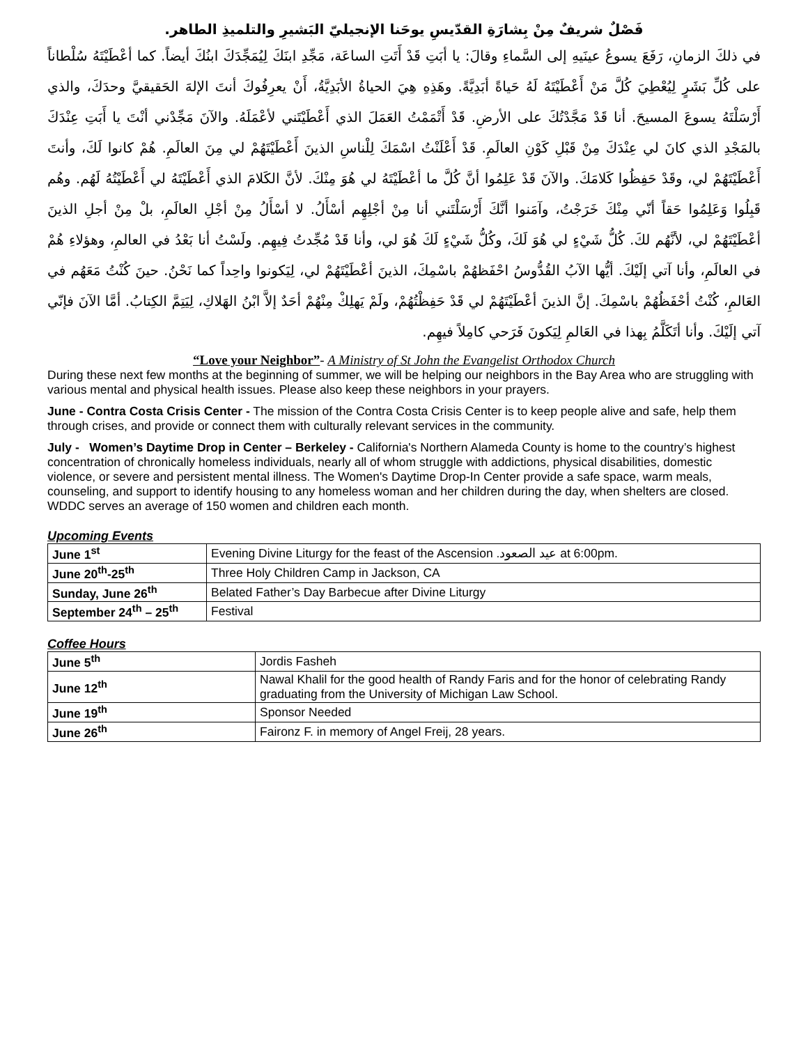فَصْلٌ شريفٌ مِنْ بِشارَةِ القدّيسِ يوحَنا الإنجيليّ البَشيرِ والتلميذِ الطاهر.
في ذلكَ الزمانِ، رَفَعَ يسوعُ عينَيهِ إلى السَّماءِ وقالَ: يا أبَتِ قَدْ أَتَتِ الساعَة، مَجِّدِ ابنَكَ لِيُمَجِّدَكَ ابنُكَ أيضاً. كما أعْطَيْتَهُ سُلْطاناً على كُلِّ بَشَرٍ لِيُعْطِيَ كُلَّ مَنْ أَعْطَيْتَهُ لَهُ حَياةً أبَدِيَّةً. وهَذِهِ هِيَ الحياةُ الأبَدِيَّةُ، أَنْ يعرِفُوكَ أنتَ الإلهَ الحَقيقيَّ وحدَكَ، والذي أَرْسَلْتَهُ يسوعَ المسيحَ. أنا قَدْ مَجَّدْتُكَ على الأرضِ. قَدْ أَتْمَمْتُ العَمَلَ الذي أَعْطَيْتَني لأعْمَلَهُ. والآنَ مَجِّدْني أنْتَ يا أَبَتِ عِنْدَكَ بالمَجْدِ الذي كانَ لي عِنْدَكَ مِنْ قَبْلِ كَوْنِ العالَمِ. قَدْ أَعْلَنْتُ اسْمَكَ لِلْناسِ الذينَ أَعْطَيْتَهُمْ لي مِنَ العالَمِ. هُمْ كانوا لَكَ، وأنتَ أَعْطَيْتَهُمْ لي، وقَدْ حَفِظُوا كَلامَكَ. والآنَ قَدْ عَلِمُوا أنَّ كُلَّ ما أعْطَيْتَهُ لي هُوَ مِنْكَ. لأنَّ الكَلامَ الذي أَعْطَيْتَهُ لي أَعْطَيْتُهُ لَهُم. وهُم قَبِلُوا وَعَلِمُوا حَقاً أنّي مِنْكَ خَرَجْتُ، وآمَنوا أنَّكَ أَرْسَلْتَني أنا مِنْ أجْلِهِم أسْأَلُ. لا أسْأَلُ مِنْ أجْلِ العالَمِ، بلْ مِنْ أجلِ الذينَ أعْطَيْتَهُمْ لي، لأنَّهُم لكَ. كُلُّ شَيْءٍ لي هُوَ لَكَ، وكُلُّ شَيْءٍ لَكَ هُوَ لي، وأنا قَدْ مُجِّدتُ فِيهِم. ولَسْتُ أنا بَعْدُ في العالمِ، وهؤلاءِ هُمْ في العالَمِ، وأنا آتي إلَيْكَ. أيُّها الآبُ القُدُّوسُ احْفَظهُمْ باسْمِكَ، الذينَ أعْطَيْتَهُمْ لي، لِيَكونوا واحِداً كما نَحْنُ. حينَ كُنْتُ مَعَهُم في العَالمِ، كُنْتُ أحْفَظُهُمْ باسْمِكَ. إنَّ الذينَ أعْطَيْتَهُمْ لي قَدْ حَفِظْتُهُمْ، ولَمْ يَهلِكْ مِنْهُمْ أحَدٌ إلاَّ ابْنُ الهَلاكِ، لِيَتِمَّ الكِتابُ. أمَّا الآنَ فإنّي آتي إلَيْكَ. وأنا أتَكَلَّمُ بِهذا في العَالمِ لِيَكونَ فَرَحي كامِلاً فيهِم.
“Love your Neighbor”- A Ministry of St John the Evangelist Orthodox Church
During these next few months at the beginning of summer, we will be helping our neighbors in the Bay Area who are struggling with various mental and physical health issues. Please also keep these neighbors in your prayers.
June - Contra Costa Crisis Center - The mission of the Contra Costa Crisis Center is to keep people alive and safe, help them through crises, and provide or connect them with culturally relevant services in the community.
July - Women’s Daytime Drop in Center – Berkeley - California's Northern Alameda County is home to the country’s highest concentration of chronically homeless individuals, nearly all of whom struggle with addictions, physical disabilities, domestic violence, or severe and persistent mental illness. The Women's Daytime Drop-In Center provide a safe space, warm meals, counseling, and support to identify housing to any homeless woman and her children during the day, when shelters are closed. WDDC serves an average of 150 women and children each month.
Upcoming Events
| June 1<sup>st</sup> | Evening Divine Liturgy for the feast of the Ascension عيد الصعود. at 6:00pm. |
| June 20<sup>th</sup>-25<sup>th</sup> | Three Holy Children Camp in Jackson, CA |
| Sunday, June 26<sup>th</sup> | Belated Father’s Day Barbecue after Divine Liturgy |
| September 24<sup>th</sup> – 25<sup>th</sup> | Festival |
Coffee Hours
| June 5<sup>th</sup> | Jordis Fasheh |
| June 12<sup>th</sup> | Nawal Khalil for the good health of Randy Faris and for the honor of celebrating Randy graduating from the University of Michigan Law School. |
| June 19<sup>th</sup> | Sponsor Needed |
| June 26<sup>th</sup> | Faironz F. in memory of Angel Freij, 28 years. |